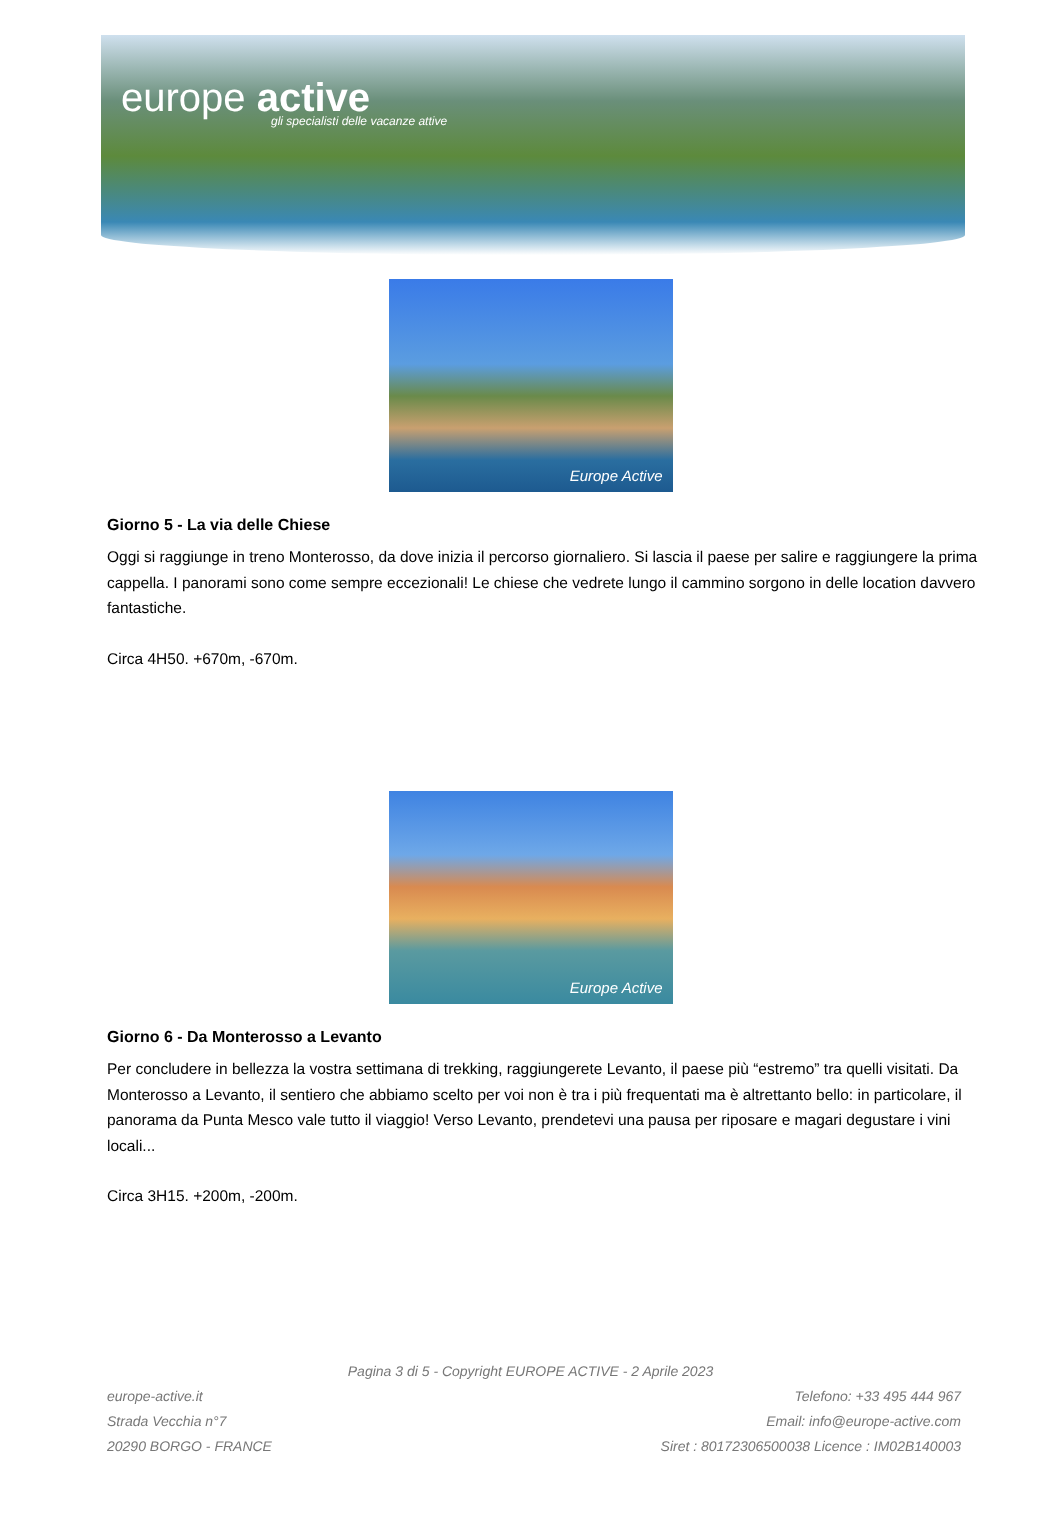europe active
gli specialisti delle vacanze attive
Europe Active
Giorno 5 - La via delle Chiese
Oggi si raggiunge in treno Monterosso, da dove inizia il percorso giornaliero. Si lascia il paese per salire e raggiungere la prima cappella. I panorami sono come sempre eccezionali! Le chiese che vedrete lungo il cammino sorgono in delle location davvero fantastiche.
Circa 4H50. +670m, -670m.
Europe Active
Giorno 6 - Da Monterosso a Levanto
Per concludere in bellezza la vostra settimana di trekking, raggiungerete Levanto, il paese più “estremo” tra quelli visitati. Da Monterosso a Levanto, il sentiero che abbiamo scelto per voi non è tra i più frequentati ma è altrettanto bello: in particolare, il panorama da Punta Mesco vale tutto il viaggio! Verso Levanto, prendetevi una pausa per riposare e magari degustare i vini locali...
Circa 3H15. +200m, -200m.
Pagina 3 di 5 - Copyright EUROPE ACTIVE - 2 Aprile 2023
europe-active.it
Strada Vecchia n°7
20290 BORGO - FRANCE
Telefono: +33 495 444 967
Email: info@europe-active.com
Siret : 80172306500038 Licence : IM02B140003